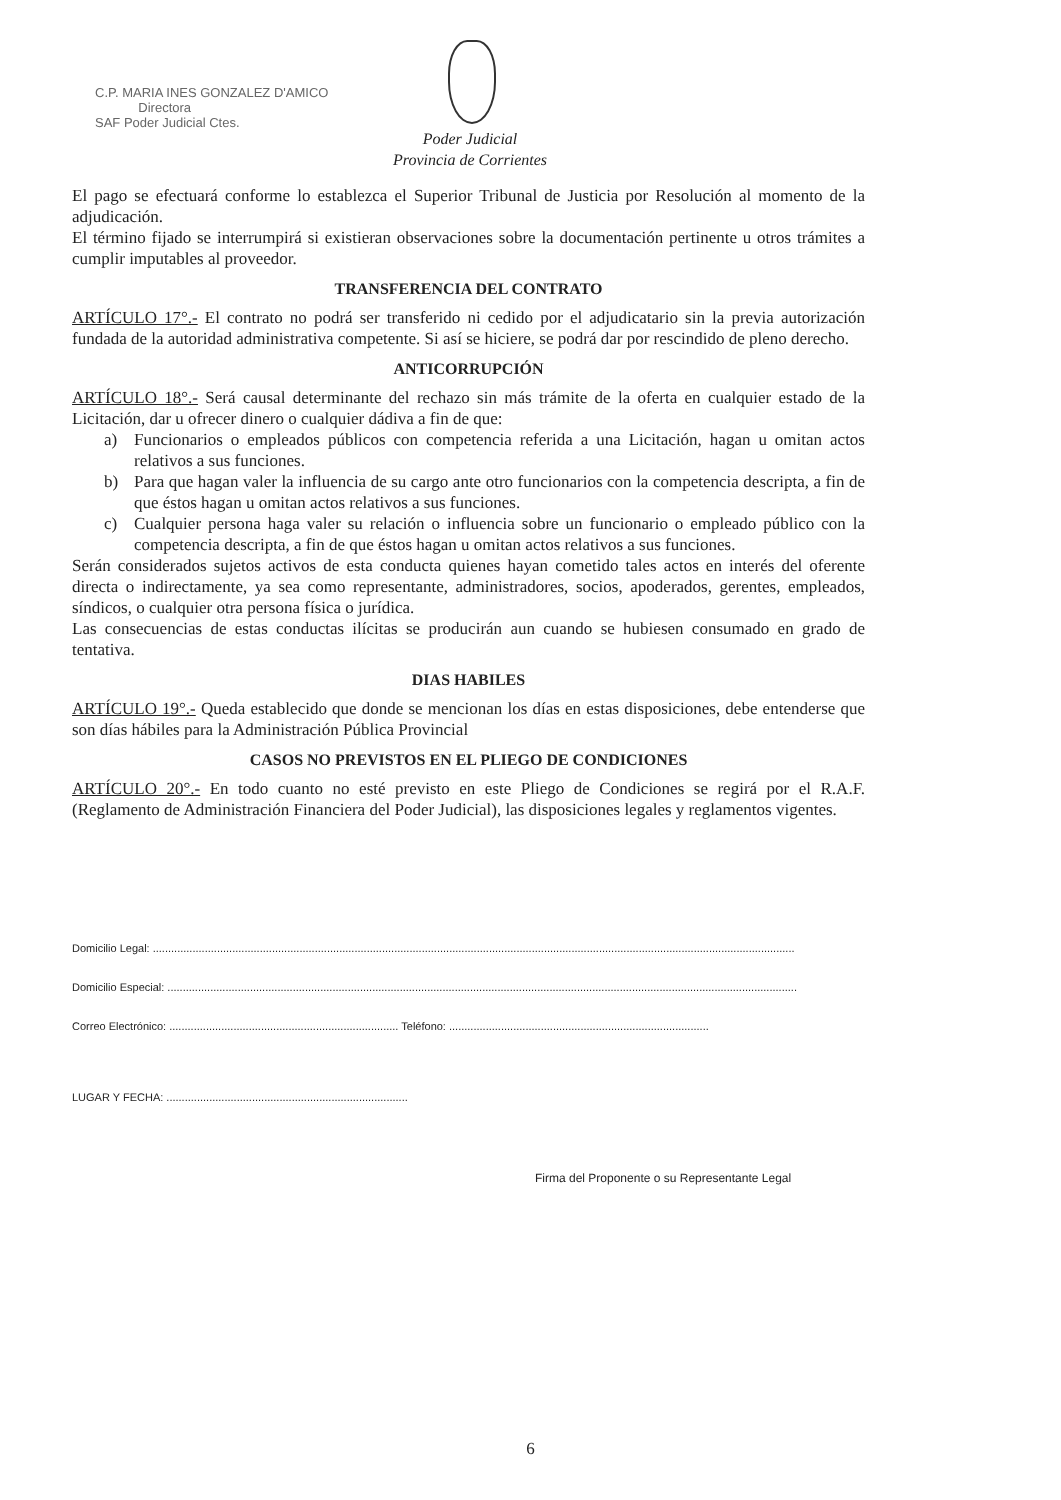C.P. MARIA INES GONZALEZ D'AMICO
Directora
SAF Poder Judicial Ctes.
Poder Judicial
Provincia de Corrientes
El pago se efectuará conforme lo establezca el Superior Tribunal de Justicia por Resolución al momento de la adjudicación.
El término fijado se interrumpirá si existieran observaciones sobre la documentación pertinente u otros trámites a cumplir imputables al proveedor.
TRANSFERENCIA DEL CONTRATO
ARTÍCULO 17°.- El contrato no podrá ser transferido ni cedido por el adjudicatario sin la previa autorización fundada de la autoridad administrativa competente. Si así se hiciere, se podrá dar por rescindido de pleno derecho.
ANTICORRUPCIÓN
ARTÍCULO 18°.- Será causal determinante del rechazo sin más trámite de la oferta en cualquier estado de la Licitación, dar u ofrecer dinero o cualquier dádiva a fin de que:
a) Funcionarios o empleados públicos con competencia referida a una Licitación, hagan u omitan actos relativos a sus funciones.
b) Para que hagan valer la influencia de su cargo ante otro funcionarios con la competencia descripta, a fin de que éstos hagan u omitan actos relativos a sus funciones.
c) Cualquier persona haga valer su relación o influencia sobre un funcionario o empleado público con la competencia descripta, a fin de que éstos hagan u omitan actos relativos a sus funciones.
Serán considerados sujetos activos de esta conducta quienes hayan cometido tales actos en interés del oferente directa o indirectamente, ya sea como representante, administradores, socios, apoderados, gerentes, empleados, síndicos, o cualquier otra persona física o jurídica.
Las consecuencias de estas conductas ilícitas se producirán aun cuando se hubiesen consumado en grado de tentativa.
DIAS HABILES
ARTÍCULO 19°.- Queda establecido que donde se mencionan los días en estas disposiciones, debe entenderse que son días hábiles para la Administración Pública Provincial
CASOS NO PREVISTOS EN EL PLIEGO DE CONDICIONES
ARTÍCULO 20°.- En todo cuanto no esté previsto en este Pliego de Condiciones se regirá por el R.A.F. (Reglamento de Administración Financiera del Poder Judicial), las disposiciones legales y reglamentos vigentes.
Domicilio Legal: ..................................................................................................................................................................................................................
Domicilio Especial: ..............................................................................................................................................................................................................
Correo Electrónico: ........................................................................... Teléfono: .....................................................................................
LUGAR Y FECHA: ...............................................................................
Firma del Proponente o su Representante Legal
6